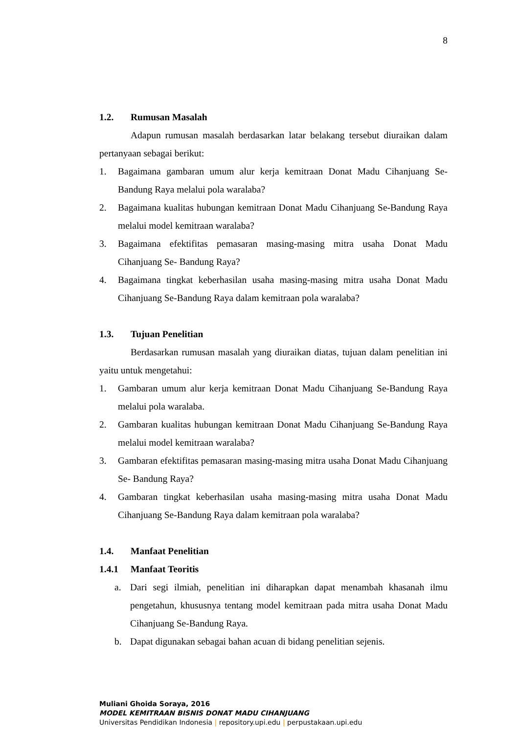8
1.2. Rumusan Masalah
Adapun rumusan masalah berdasarkan latar belakang tersebut diuraikan dalam pertanyaan sebagai berikut:
1. Bagaimana gambaran umum alur kerja kemitraan Donat Madu Cihanjuang Se-Bandung Raya melalui pola waralaba?
2. Bagaimana kualitas hubungan kemitraan Donat Madu Cihanjuang Se-Bandung Raya melalui model kemitraan waralaba?
3. Bagaimana efektifitas pemasaran masing-masing mitra usaha Donat Madu Cihanjuang Se- Bandung Raya?
4. Bagaimana tingkat keberhasilan usaha masing-masing mitra usaha Donat Madu Cihanjuang Se-Bandung Raya dalam kemitraan pola waralaba?
1.3. Tujuan Penelitian
Berdasarkan rumusan masalah yang diuraikan diatas, tujuan dalam penelitian ini yaitu untuk mengetahui:
1. Gambaran umum alur kerja kemitraan Donat Madu Cihanjuang Se-Bandung Raya melalui pola waralaba.
2. Gambaran kualitas hubungan kemitraan Donat Madu Cihanjuang Se-Bandung Raya melalui model kemitraan waralaba?
3. Gambaran efektifitas pemasaran masing-masing mitra usaha Donat Madu Cihanjuang Se- Bandung Raya?
4. Gambaran tingkat keberhasilan usaha masing-masing mitra usaha Donat Madu Cihanjuang Se-Bandung Raya dalam kemitraan pola waralaba?
1.4. Manfaat Penelitian
1.4.1 Manfaat Teoritis
a. Dari segi ilmiah, penelitian ini diharapkan dapat menambah khasanah ilmu pengetahun, khususnya tentang model kemitraan pada mitra usaha Donat Madu Cihanjuang Se-Bandung Raya.
b. Dapat digunakan sebagai bahan acuan di bidang penelitian sejenis.
Muliani Ghoida Soraya, 2016
MODEL KEMITRAAN BISNIS DONAT MADU CIHANJUANG
Universitas Pendidikan Indonesia | repository.upi.edu | perpustakaan.upi.edu